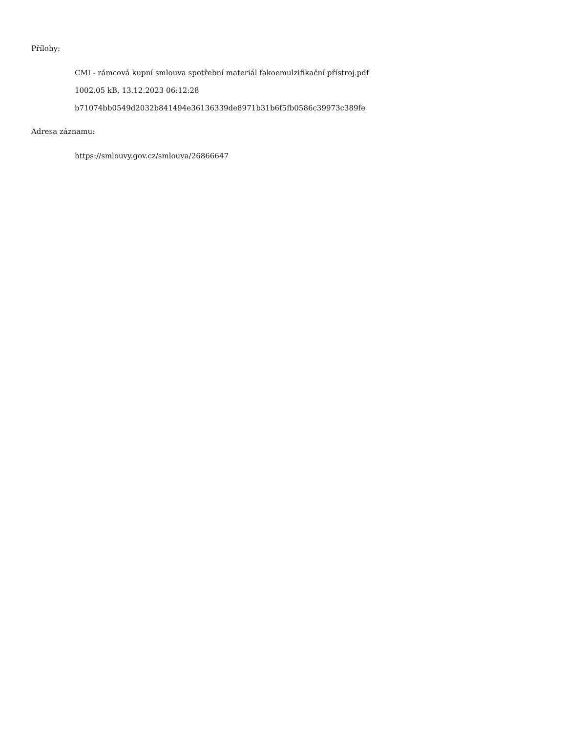Přílohy:
CMI - rámcová kupní smlouva spotřební materiál fakoemulzifikační přístroj.pdf
1002.05 kB, 13.12.2023 06:12:28
b71074bb0549d2032b841494e36136339de8971b31b6f5fb0586c39973c389fe
Adresa záznamu:
https://smlouvy.gov.cz/smlouva/26866647